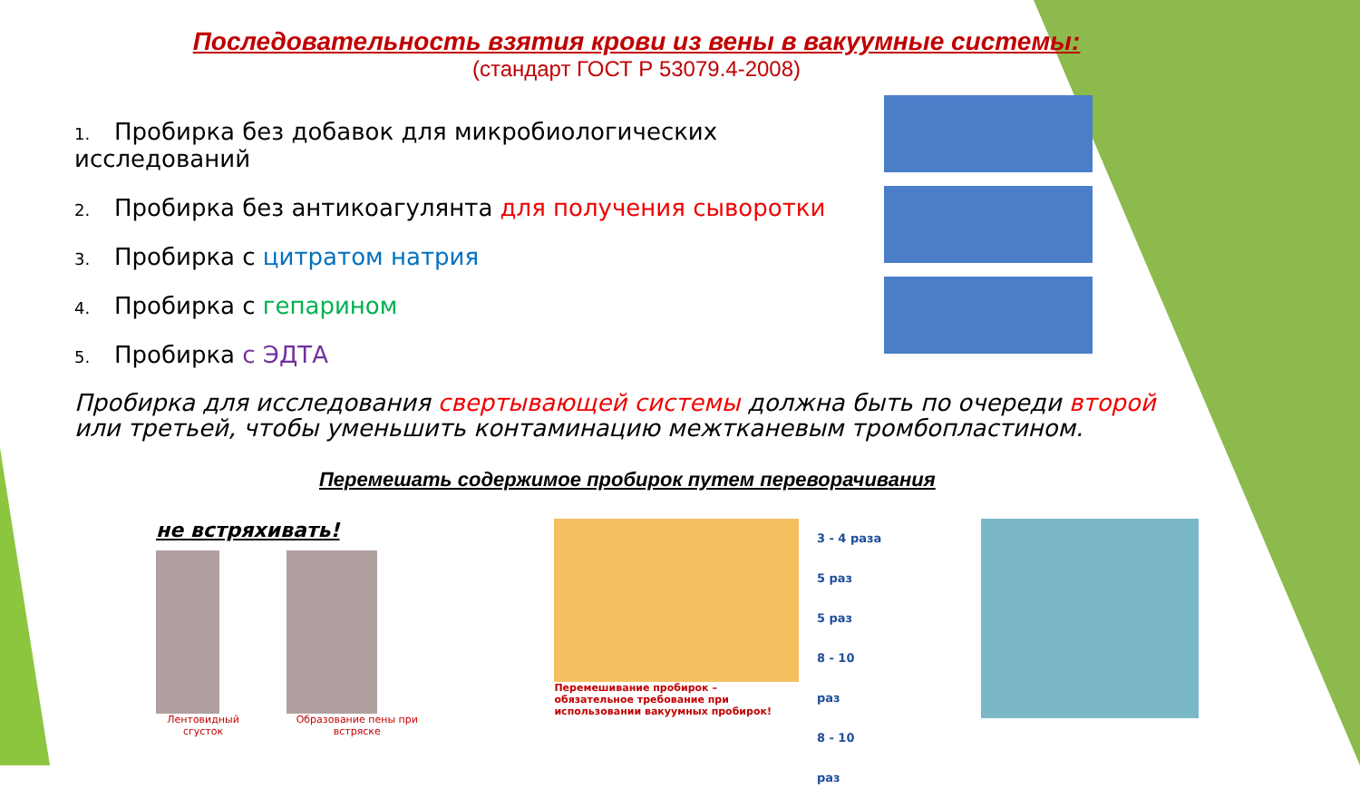Последовательность взятия крови из вены в вакуумные системы:
(стандарт ГОСТ Р 53079.4-2008)
1. Пробирка без добавок для микробиологических исследований
2. Пробирка без антикоагулянта для получения сыворотки
3. Пробирка с цитратом натрия
4. Пробирка с гепарином
5. Пробирка с ЭДТА
Пробирка для исследования свертывающей системы должна быть по очереди второй или третьей, чтобы уменьшить контаминацию межтканевым тромбопластином.
Перемешать содержимое пробирок путем переворачивания
не встряхивать!
Лентовидный сгусток Образование пены при встряске
Перемешивание пробирок – обязательное требование при использовании вакуумных пробирок!
3 - 4 раза
5 раз
5 раз
8 - 10 раз
8 - 10 раз